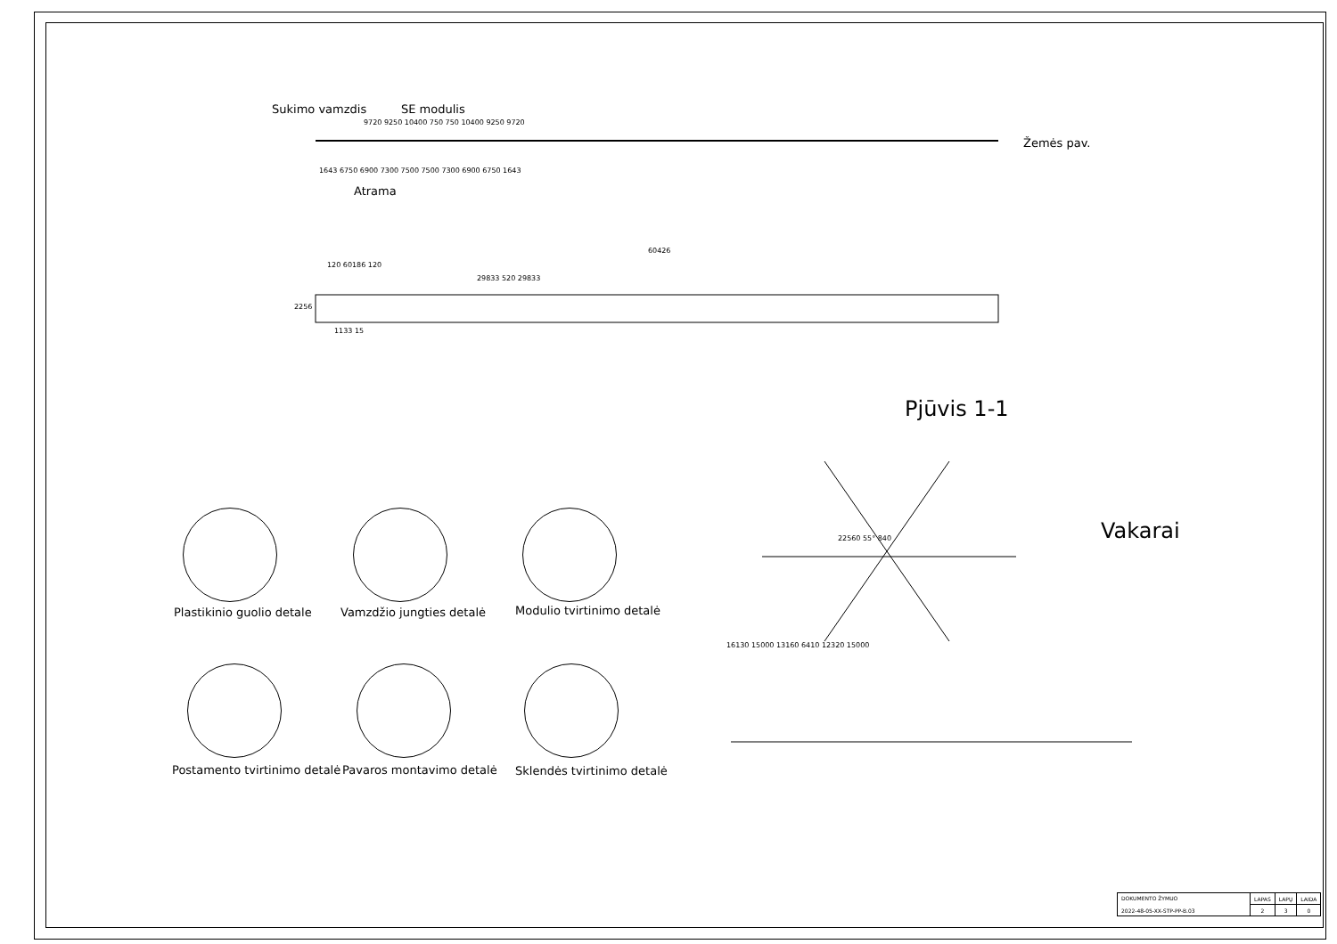Sukimo vamzdis SE modulis
Žemės pav.
Atrama
9720 9250 10400 750 750 10400 9250 9720
1643 6750 6900 7300 7500 7500 7300 6900 6750 1643
60426
120 60186 120
29833 520 29833
2256
1133 15
Pjūvis 1-1
Vakarai
22560 55° 840
16130 15000 13160 6410 12320 15000
Plastikinio guolio detale Vamzdžio jungties detalė Modulio tvirtinimo detalė
Postamento tvirtinimo detalė Pavaros montavimo detalė Sklendės tvirtinimo detalė
| DOKUMENTO ŽYMUO 2022-48-05-XX-STP-PP-B.03 | LAPAS | LAPŲ | LAIDA |
| | 2 | 3 | 0 |